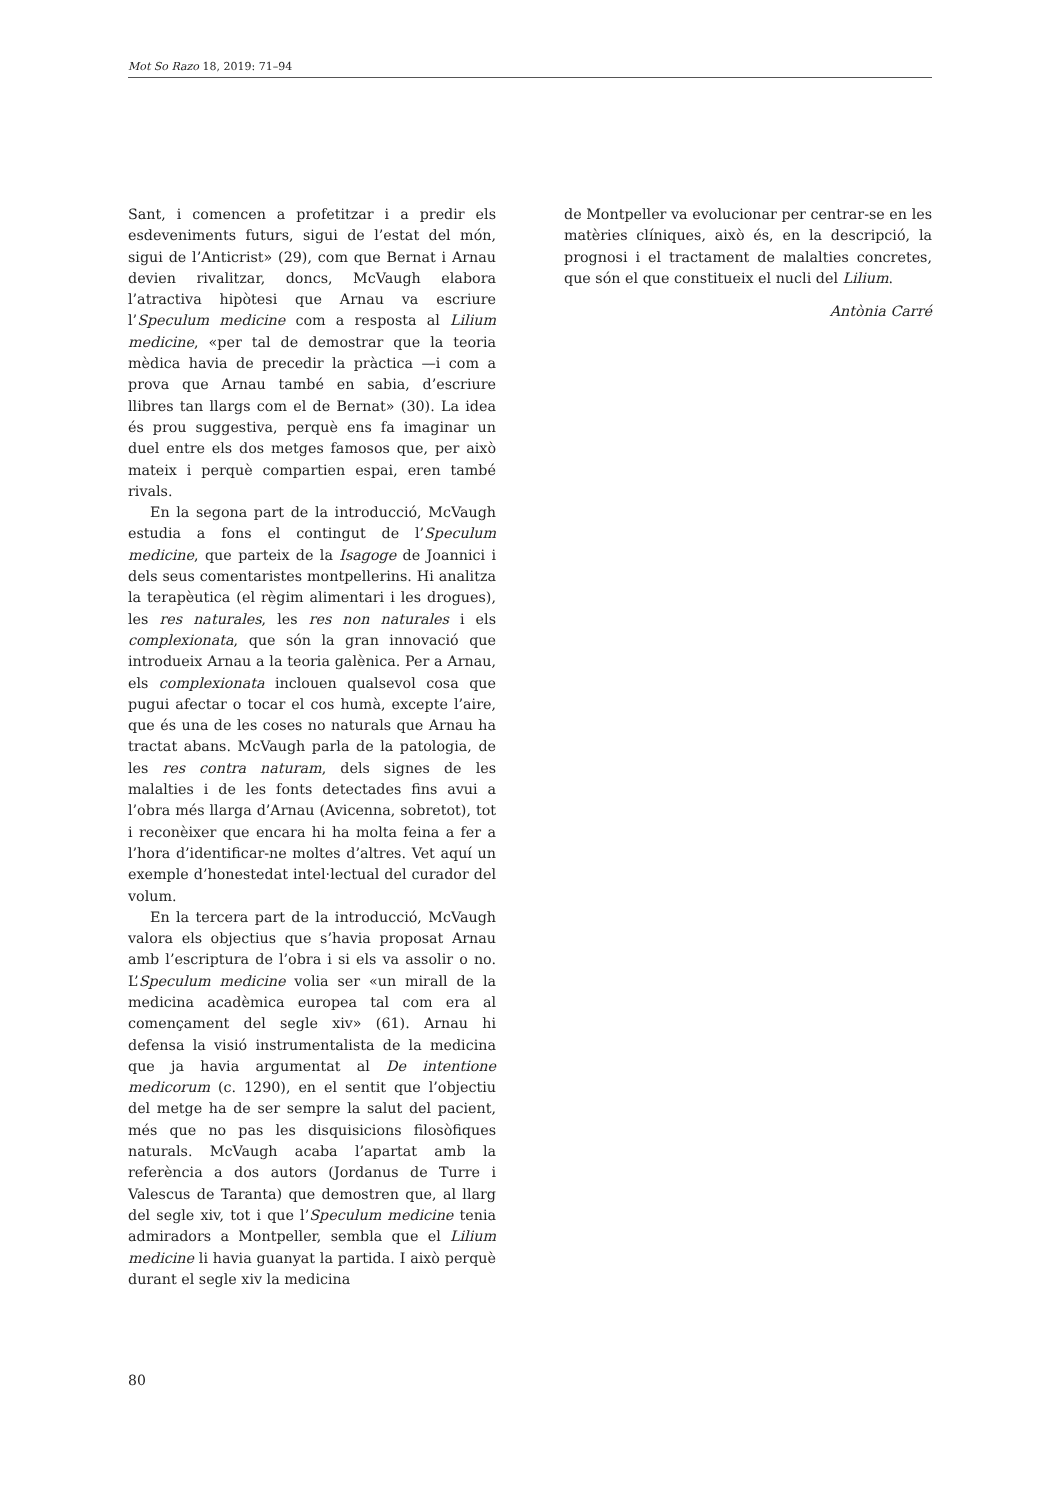Mot So Razo 18, 2019: 71–94
Sant, i comencen a profetitzar i a predir els esdeveniments futurs, sigui de l’estat del món, sigui de l’Anticrist» (29), com que Bernat i Arnau devien rivalitzar, doncs, McVaugh elabora l’atractiva hipòtesi que Arnau va escriure l’Speculum medicine com a resposta al Lilium medicine, «per tal de demostrar que la teoria mèdica havia de precedir la pràctica —i com a prova que Arnau també en sabia, d’escriure llibres tan llargs com el de Bernat» (30). La idea és prou suggestiva, perquè ens fa imaginar un duel entre els dos metges famosos que, per això mateix i perquè compartien espai, eren també rivals.
En la segona part de la introducció, McVaugh estudia a fons el contingut de l’Speculum medicine, que parteix de la Isagoge de Joannici i dels seus comentaristes montpellerins. Hi analitza la terapèutica (el règim alimentari i les drogues), les res naturales, les res non naturales i els complexionata, que són la gran innovació que introdueix Arnau a la teoria galènica. Per a Arnau, els complexionata inclouen qualsevol cosa que pugui afectar o tocar el cos humà, excepte l’aire, que és una de les coses no naturals que Arnau ha tractat abans. McVaugh parla de la patologia, de les res contra naturam, dels signes de les malalties i de les fonts detectades fins avui a l’obra més llarga d’Arnau (Avicenna, sobretot), tot i reconèixer que encara hi ha molta feina a fer a l’hora d’identificar-ne moltes d’altres. Vet aquí un exemple d’honestedat intel·lectual del curador del volum.
En la tercera part de la introducció, McVaugh valora els objectius que s’havia proposat Arnau amb l’escriptura de l’obra i si els va assolir o no. L’Speculum medicine volia ser «un mirall de la medicina acadèmica europea tal com era al començament del segle xiv» (61). Arnau hi defensa la visió instrumentalista de la medicina que ja havia argumentat al De intentione medicorum (c. 1290), en el sentit que l’objectiu del metge ha de ser sempre la salut del pacient, més que no pas les disquisicions filosòfiques naturals. McVaugh acaba l’apartat amb la referència a dos autors (Jordanus de Turre i Valescus de Taranta) que demostren que, al llarg del segle xiv, tot i que l’Speculum medicine tenia admiradors a Montpeller, sembla que el Lilium medicine li havia guanyat la partida. I això perquè durant el segle xiv la medicina
de Montpeller va evolucionar per centrar-se en les matèries clíniques, això és, en la descripció, la prognosi i el tractament de malalties concretes, que són el que constitueix el nucli del Lilium.
Antònia Carré
80